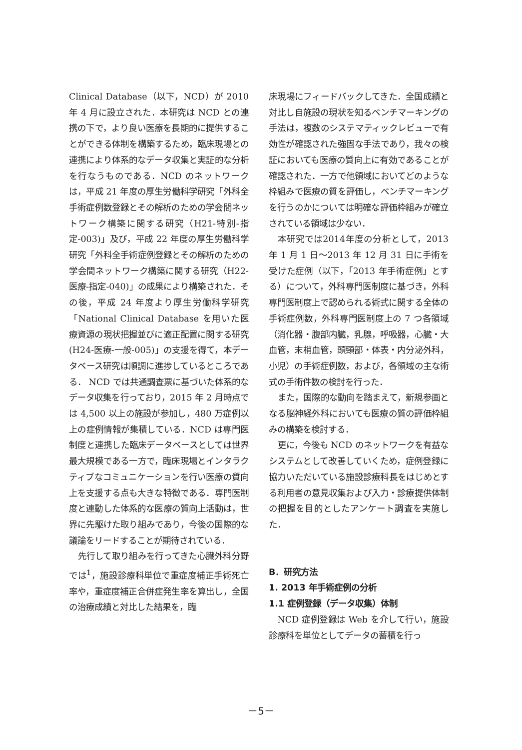Clinical Database（以下，NCD）が 2010 年 4 月に設立された．本研究は NCD との連携の下で，より良い医療を長期的に提供することができる体制を構築するため，臨床現場との連携により体系的なデータ収集と実証的な分析を行なうものである．NCD のネットワークは，平成 21 年度の厚生労働科学研究「外科全手術症例数登録とその解析のための学会間ネットワーク構築に関する研究（H21-特別-指定-003)」及び，平成 22 年度の厚生労働科学研究「外科全手術症例登録とその解析のための学会間ネットワーク構築に関する研究（H22-医療-指定-040)」の成果により構築された．その後，平成 24 年度より厚生労働科学研究「National Clinical Database を用いた医療資源の現状把握並びに適正配置に関する研究(H24-医療-一般-005)」の支援を得て，本データベース研究は順調に進捗しているところである． NCD では共通調査票に基づいた体系的なデータ収集を行っており，2015 年 2 月時点では 4,500 以上の施設が参加し，480 万症例以上の症例情報が集積している．NCD は専門医制度と連携した臨床データベースとしては世界最大規模である一方で，臨床現場とインタラクティブなコミュニケーションを行い医療の質向上を支援する点も大きな特徴である．専門医制度と連動した体系的な医療の質向上活動は，世界に先駆けた取り組みであり，今後の国際的な議論をリードすることが期待されている．
先行して取り組みを行ってきた心臓外科分野では<sup>1</sup>，施設診療科単位で重症度補正手術死亡率や，重症度補正合併症発生率を算出し，全国の治療成績と対比した結果を，臨
床現場にフィードバックしてきた．全国成績と対比し自施設の現状を知るベンチマーキングの手法は，複数のシステマティックレビューで有効性が確認された強固な手法であり，我々の検証においても医療の質向上に有効であることが確認された．一方で他領域においてどのような枠組みで医療の質を評価し，ベンチマーキングを行うのかについては明確な評価枠組みが確立されている領域は少ない．
本研究では2014年度の分析として，2013 年 1 月 1 日～2013 年 12 月 31 日に手術を受けた症例（以下，「2013 年手術症例」とする）について，外科専門医制度に基づき，外科専門医制度上で認められる術式に関する全体の手術症例数，外科専門医制度上の 7 つ各領域（消化器・腹部内臓，乳腺，呼吸器，心臓・大血管，末梢血管，頭頸部・体表・内分泌外科，小児）の手術症例数，および，各領域の主な術式の手術件数の検討を行った．
また，国際的な動向を踏まえて，新規参画となる脳神経外科においても医療の質の評価枠組みの構築を検討する．
更に，今後も NCD のネットワークを有益なシステムとして改善していくため，症例登録に協力いただいている施設診療科長をはじめとする利用者の意見収集および入力・診療提供体制の把握を目的としたアンケート調査を実施した．
B．研究方法
1. 2013 年手術症例の分析
1.1 症例登録（データ収集）体制
NCD 症例登録は Web を介して行い，施設診療科を単位としてデータの蓄積を行っ
－5－